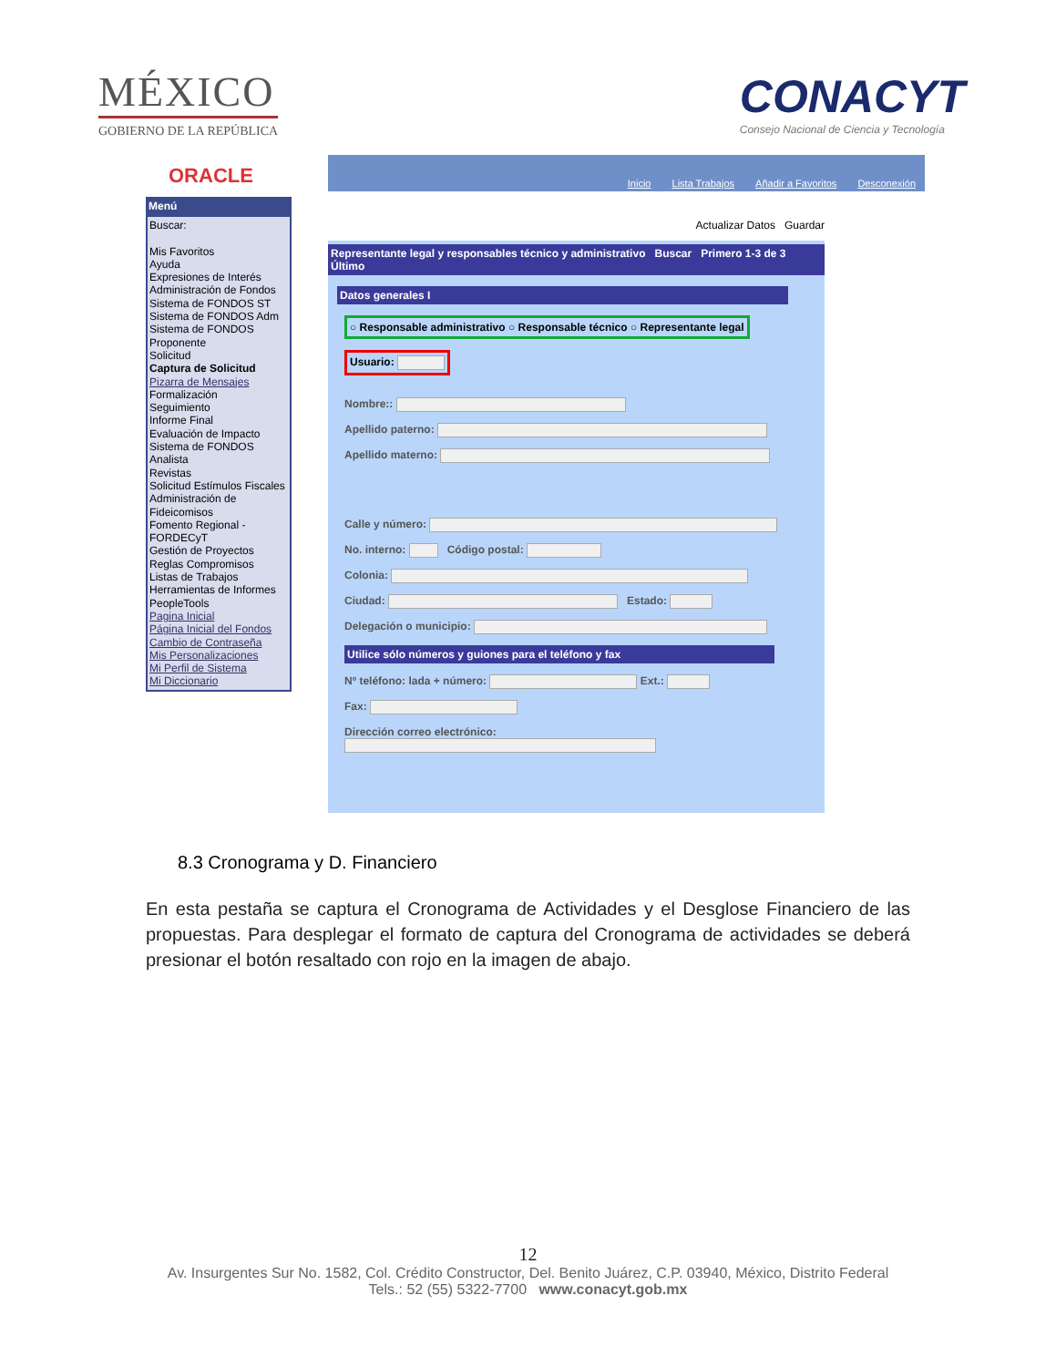MÉXICO
GOBIERNO DE LA REPÚBLICA
CONACYT
Consejo Nacional de Ciencia y Tecnología
ORACLE
Menú
Buscar:
Mis Favoritos
Ayuda
Expresiones de Interés
Administración de Fondos
Sistema de FONDOS ST
Sistema de FONDOS Adm
Sistema de FONDOS Proponente
Solicitud
Captura de Solicitud
Pizarra de Mensajes
Formalización
Seguimiento
Informe Final
Evaluación de Impacto
Sistema de FONDOS Analista
Revistas
Solicitud Estímulos Fiscales
Administración de Fideicomisos
Fomento Regional - FORDECyT
Gestión de Proyectos
Reglas Compromisos
Listas de Trabajos
Herramientas de Informes
PeopleTools
Pagina Inicial
Página Inicial del Fondos
Cambio de Contraseña
Mis Personalizaciones
Mi Perfil de Sistema
Mi Diccionario
Inicio Lista Trabajos Añadir a Favoritos Desconexión
Actualizar Datos Guardar
Representante legal y responsables técnico y administrativo Buscar Primero 1-3 de 3 Último
Datos generales I
○ Responsable administrativo ○ Responsable técnico ○ Representante legal
Usuario:
Nombre::
Apellido paterno:
Apellido materno:
Calle y número:
No. interno: Código postal:
Colonia:
Ciudad: Estado:
Delegación o municipio:
Utilice sólo números y guiones para el teléfono y fax
Nº teléfono: lada + número: Ext.:
Fax:
Dirección correo electrónico:
8.3 Cronograma y D. Financiero
En esta pestaña se captura el Cronograma de Actividades y el Desglose Financiero de las propuestas. Para desplegar el formato de captura del Cronograma de actividades se deberá presionar el botón resaltado con rojo en la imagen de abajo.
12
Av. Insurgentes Sur No. 1582, Col. Crédito Constructor, Del. Benito Juárez, C.P. 03940, México, Distrito Federal
Tels.: 52 (55) 5322-7700 www.conacyt.gob.mx